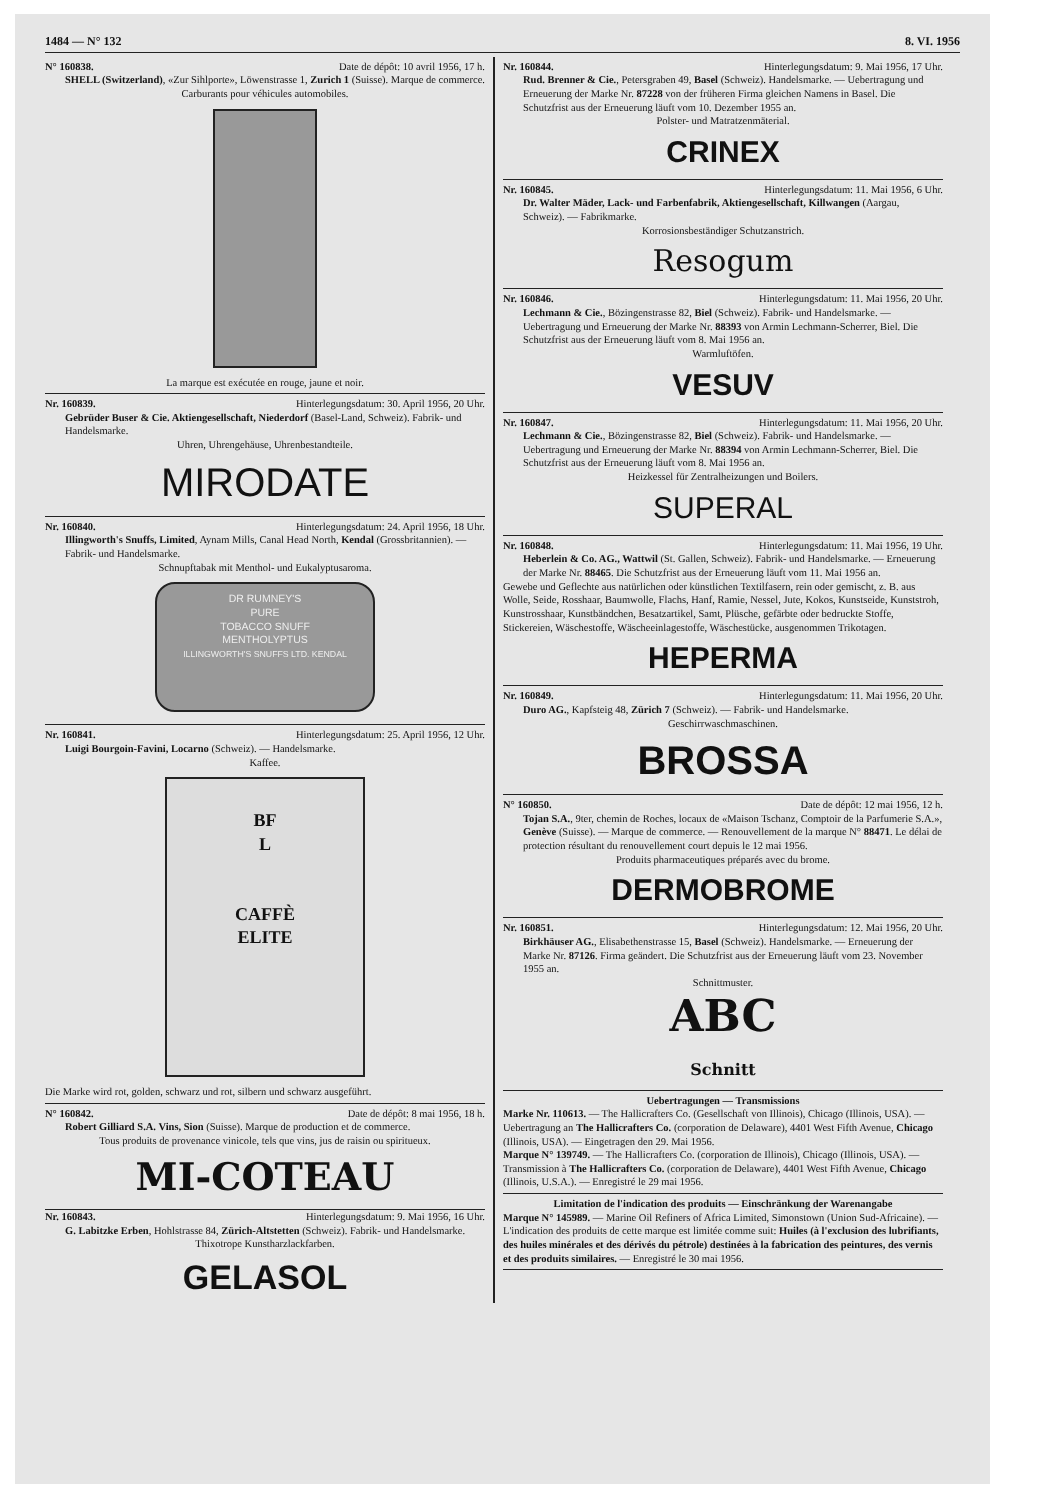1484 — N° 132 8. VI. 1956
N° 160838. Date de dépôt: 10 avril 1956, 17 h.
SHELL (Switzerland), «Zur Sihlporte», Löwenstrasse 1, Zurich 1 (Suisse). Marque de commerce.
Carburants pour véhicules automobiles.
La marque est exécutée en rouge, jaune et noir.
Nr. 160839. Hinterlegungsdatum: 30. April 1956, 20 Uhr.
Gebrüder Buser & Cie. Aktiengesellschaft, Niederdorf (Basel-Land, Schweiz). Fabrik- und Handelsmarke.
Uhren, Uhrengehäuse, Uhrenbestandteile.
MIRODATE
Nr. 160840. Hinterlegungsdatum: 24. April 1956, 18 Uhr.
Illingworth's Snuffs, Limited, Aynam Mills, Canal Head North, Kendal (Grossbritannien). — Fabrik- und Handelsmarke.
Schnupftabak mit Menthol- und Eukalyptusaroma.
DR RUMNEY'S
PURE
TOBACCO SNUFF
MENTHOLYPTUS
ILLINGWORTH'S SNUFFS LTD. KENDAL
Nr. 160841. Hinterlegungsdatum: 25. April 1956, 12 Uhr.
Luigi Bourgoin-Favini, Locarno (Schweiz). — Handelsmarke.
Kaffee.
BF
L
CAFFÈ
ELITE
Die Marke wird rot, golden, schwarz und rot, silbern und schwarz ausgeführt.
N° 160842. Date de dépôt: 8 mai 1956, 18 h.
Robert Gilliard S.A. Vins, Sion (Suisse). Marque de production et de commerce.
Tous produits de provenance vinicole, tels que vins, jus de raisin ou spiritueux.
MI-COTEAU
Nr. 160843. Hinterlegungsdatum: 9. Mai 1956, 16 Uhr.
G. Labitzke Erben, Hohlstrasse 84, Zürich-Altstetten (Schweiz). Fabrik- und Handelsmarke.
Thixotrope Kunstharzlackfarben.
GELASOL
Nr. 160844. Hinterlegungsdatum: 9. Mai 1956, 17 Uhr.
Rud. Brenner & Cie., Petersgraben 49, Basel (Schweiz). Handelsmarke. — Uebertragung und Erneuerung der Marke Nr. 87228 von der früheren Firma gleichen Namens in Basel. Die Schutzfrist aus der Erneuerung läuft vom 10. Dezember 1955 an.
Polster- und Matratzenmäterial.
CRINEX
Nr. 160845. Hinterlegungsdatum: 11. Mai 1956, 6 Uhr.
Dr. Walter Mäder, Lack- und Farbenfabrik, Aktiengesellschaft, Killwangen (Aargau, Schweiz). — Fabrikmarke.
Korrosionsbeständiger Schutzanstrich.
Resogum
Nr. 160846. Hinterlegungsdatum: 11. Mai 1956, 20 Uhr.
Lechmann & Cie., Bözingenstrasse 82, Biel (Schweiz). Fabrik- und Handelsmarke. — Uebertragung und Erneuerung der Marke Nr. 88393 von Armin Lechmann-Scherrer, Biel. Die Schutzfrist aus der Erneuerung läuft vom 8. Mai 1956 an.
Warmluftöfen.
VESUV
Nr. 160847. Hinterlegungsdatum: 11. Mai 1956, 20 Uhr.
Lechmann & Cie., Bözingenstrasse 82, Biel (Schweiz). Fabrik- und Handelsmarke. — Uebertragung und Erneuerung der Marke Nr. 88394 von Armin Lechmann-Scherrer, Biel. Die Schutzfrist aus der Erneuerung läuft vom 8. Mai 1956 an.
Heizkessel für Zentralheizungen und Boilers.
SUPERAL
Nr. 160848. Hinterlegungsdatum: 11. Mai 1956, 19 Uhr.
Heberlein & Co. AG., Wattwil (St. Gallen, Schweiz). Fabrik- und Handelsmarke. — Erneuerung der Marke Nr. 88465. Die Schutzfrist aus der Erneuerung läuft vom 11. Mai 1956 an.
Gewebe und Geflechte aus natürlichen oder künstlichen Textilfasern, rein oder gemischt, z. B. aus Wolle, Seide, Rosshaar, Baumwolle, Flachs, Hanf, Ramie, Nessel, Jute, Kokos, Kunstseide, Kunststroh, Kunstrosshaar, Kunstbändchen, Besatzartikel, Samt, Plüsche, gefärbte oder bedruckte Stoffe, Stickereien, Wäschestoffe, Wäscheeinlagestoffe, Wäschestücke, ausgenommen Trikotagen.
HEPERMA
Nr. 160849. Hinterlegungsdatum: 11. Mai 1956, 20 Uhr.
Duro AG., Kapfsteig 48, Zürich 7 (Schweiz). — Fabrik- und Handelsmarke.
Geschirrwaschmaschinen.
BROSSA
N° 160850. Date de dépôt: 12 mai 1956, 12 h.
Tojan S.A., 9ter, chemin de Roches, locaux de «Maison Tschanz, Comptoir de la Parfumerie S.A.», Genève (Suisse). — Marque de commerce. — Renouvellement de la marque N° 88471. Le délai de protection résultant du renouvellement court depuis le 12 mai 1956.
Produits pharmaceutiques préparés avec du brome.
DERMOBROME
Nr. 160851. Hinterlegungsdatum: 12. Mai 1956, 20 Uhr.
Birkhäuser AG., Elisabethenstrasse 15, Basel (Schweiz). Handelsmarke. — Erneuerung der Marke Nr. 87126. Firma geändert. Die Schutzfrist aus der Erneuerung läuft vom 23. November 1955 an.
Schnittmuster.
ABC
Schnitt
Uebertragungen — Transmissions
Marke Nr. 110613. — The Hallicrafters Co. (Gesellschaft von Illinois), Chicago (Illinois, USA). — Uebertragung an The Hallicrafters Co. (corporation de Delaware), 4401 West Fifth Avenue, Chicago (Illinois, USA). — Eingetragen den 29. Mai 1956.
Marque N° 139749. — The Hallicrafters Co. (corporation de Illinois), Chicago (Illinois, USA). — Transmission à The Hallicrafters Co. (corporation de Delaware), 4401 West Fifth Avenue, Chicago (Illinois, U.S.A.). — Enregistré le 29 mai 1956.
Limitation de l'indication des produits — Einschränkung der Warenangabe
Marque N° 145989. — Marine Oil Refiners of Africa Limited, Simonstown (Union Sud-Africaine). — L'indication des produits de cette marque est limitée comme suit: Huiles (à l'exclusion des lubrifiants, des huiles minérales et des dérivés du pétrole) destinées à la fabrication des peintures, des vernis et des produits similaires. — Enregistré le 30 mai 1956.